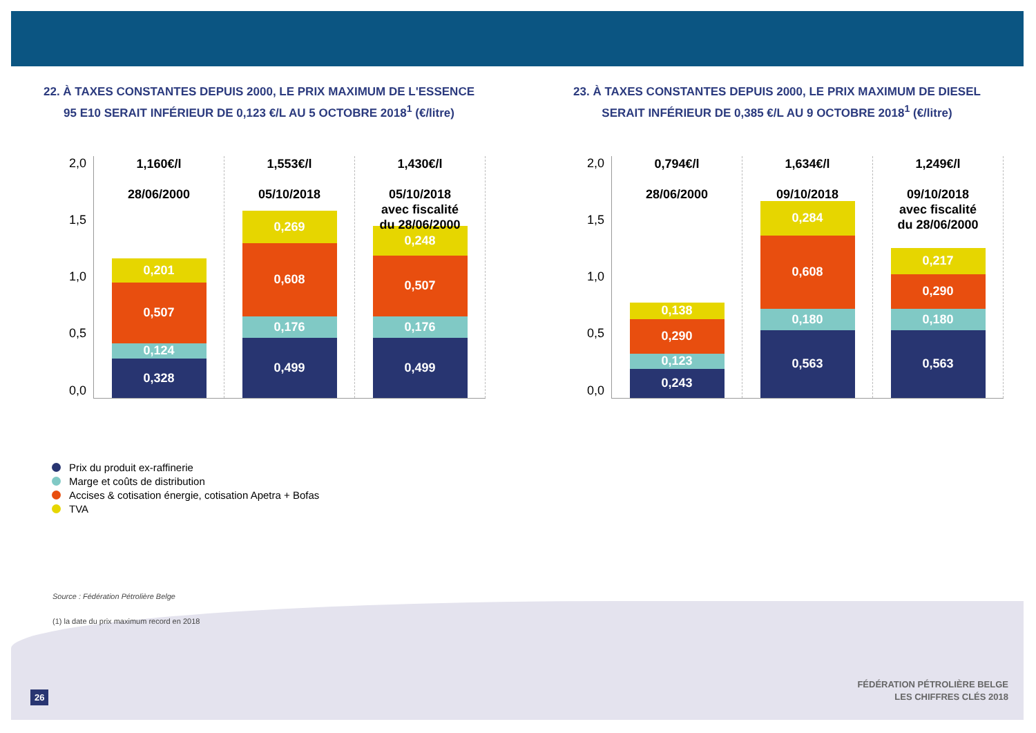22. À TAXES CONSTANTES DEPUIS 2000, LE PRIX MAXIMUM DE L'ESSENCE
95 E10 SERAIT INFÉRIEUR DE 0,123 €/L AU 5 OCTOBRE 2018<sup>1</sup> (€/litre)
23. À TAXES CONSTANTES DEPUIS 2000, LE PRIX MAXIMUM DE DIESEL
SERAIT INFÉRIEUR DE 0,385 €/L AU 9 OCTOBRE 2018<sup>1</sup> (€/litre)
2,0
1,5
1,0
0,5
0,0
1,160€/l
28/06/2000
0,201
0,507
0,124
0,328
1,553€/l
05/10/2018
0,269
0,608
0,176
0,499
1,430€/l
05/10/2018
avec fiscalité
du 28/06/2000
0,248
0,507
0,176
0,499
2,0
1,5
1,0
0,5
0,0
0,794€/l
28/06/2000
0,138
0,290
0,123
0,243
1,634€/l
09/10/2018
0,284
0,608
0,180
0,563
1,249€/l
09/10/2018
avec fiscalité
du 28/06/2000
0,217
0,290
0,180
0,563
Prix du produit ex-raffinerie
Marge et coûts de distribution
Accises & cotisation énergie, cotisation Apetra + Bofas
TVA
Source : Fédération Pétrolière Belge
(1) la date du prix maximum record en 2018
FÉDÉRATION PÉTROLIÈRE BELGE
LES CHIFFRES CLÉS 2018
26